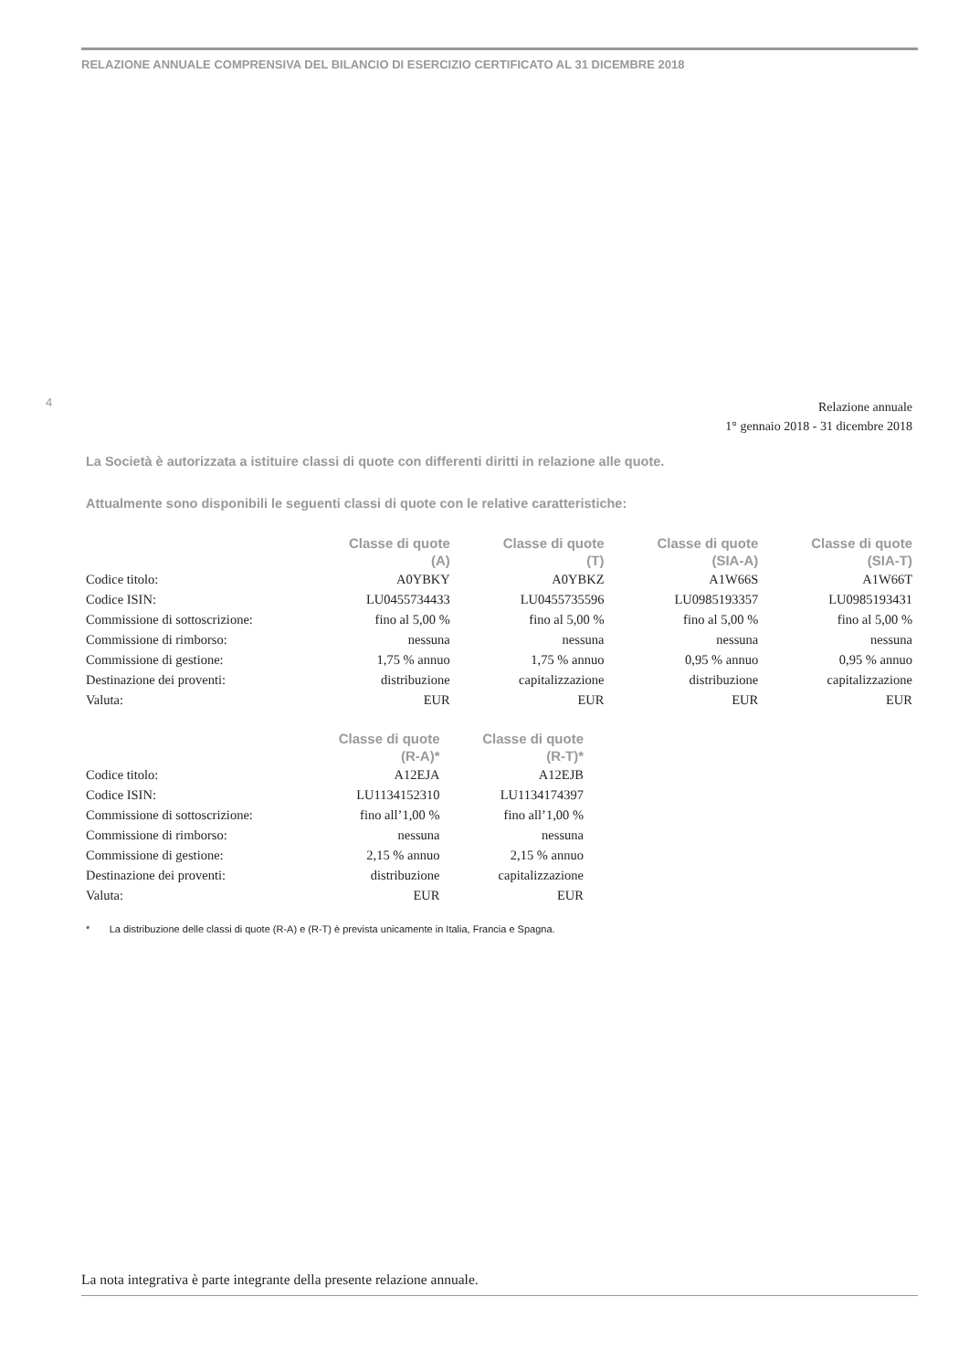RELAZIONE ANNUALE COMPRENSIVA DEL BILANCIO DI ESERCIZIO CERTIFICATO AL 31 DICEMBRE 2018
4
Relazione annuale
1° gennaio 2018 - 31 dicembre 2018
La Società è autorizzata a istituire classi di quote con differenti diritti in relazione alle quote.
Attualmente sono disponibili le seguenti classi di quote con le relative caratteristiche:
| | Classe di quote (A) | Classe di quote (T) | Classe di quote (SIA-A) | Classe di quote (SIA-T) |
| --- | --- | --- | --- | --- |
| Codice titolo: | A0YBKY | A0YBKZ | A1W66S | A1W66T |
| Codice ISIN: | LU0455734433 | LU0455735596 | LU0985193357 | LU0985193431 |
| Commissione di sottoscrizione: | fino al 5,00 % | fino al 5,00 % | fino al 5,00 % | fino al 5,00 % |
| Commissione di rimborso: | nessuna | nessuna | nessuna | nessuna |
| Commissione di gestione: | 1,75 % annuo | 1,75 % annuo | 0,95 % annuo | 0,95 % annuo |
| Destinazione dei proventi: | distribuzione | capitalizzazione | distribuzione | capitalizzazione |
| Valuta: | EUR | EUR | EUR | EUR |
| | Classe di quote (R-A)* | Classe di quote (R-T)* |
| --- | --- | --- |
| Codice titolo: | A12EJA | A12EJB |
| Codice ISIN: | LU1134152310 | LU1134174397 |
| Commissione di sottoscrizione: | fino all’1,00 % | fino all’1,00 % |
| Commissione di rimborso: | nessuna | nessuna |
| Commissione di gestione: | 2,15 % annuo | 2,15 % annuo |
| Destinazione dei proventi: | distribuzione | capitalizzazione |
| Valuta: | EUR | EUR |
* La distribuzione delle classi di quote (R-A) e (R-T) è prevista unicamente in Italia, Francia e Spagna.
La nota integrativa è parte integrante della presente relazione annuale.